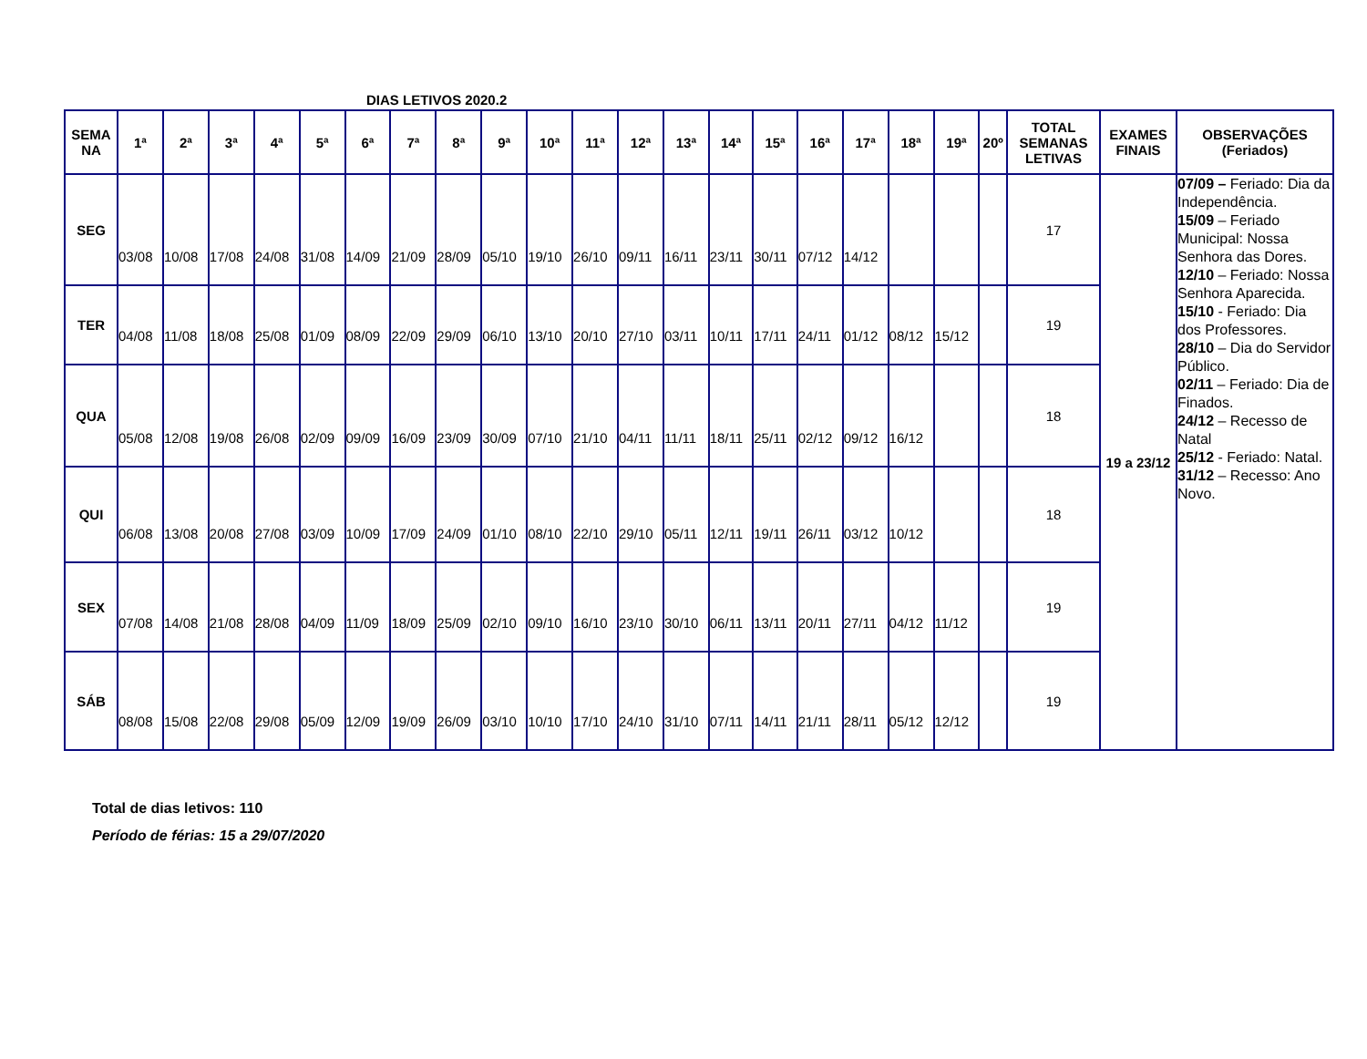DIAS LETIVOS 2020.2
| SEMA NA | 1ª | 2ª | 3ª | 4ª | 5ª | 6ª | 7ª | 8ª | 9ª | 10ª | 11ª | 12ª | 13ª | 14ª | 15ª | 16ª | 17ª | 18ª | 19ª | 20º | TOTAL SEMANAS LETIVAS | EXAMES FINAIS | OBSERVAÇÕES (Feriados) |
| --- | --- | --- | --- | --- | --- | --- | --- | --- | --- | --- | --- | --- | --- | --- | --- | --- | --- | --- | --- | --- | --- | --- | --- |
| SEG | 03/08 | 10/08 | 17/08 | 24/08 | 31/08 | 14/09 | 21/09 | 28/09 | 05/10 | 19/10 | 26/10 | 09/11 | 16/11 | 23/11 | 30/11 | 07/12 | 14/12 | | | | 17 | 19 a 23/12 | 07/09 – Feriado: Dia da Independência. 15/09 – Feriado Municipal: Nossa Senhora das Dores. 12/10 – Feriado: Nossa Senhora Aparecida. 15/10 - Feriado: Dia dos Professores. 28/10 – Dia do Servidor Público. 02/11 – Feriado: Dia de Finados. 24/12 – Recesso de Natal 25/12 - Feriado: Natal. 31/12 – Recesso: Ano Novo. |
| TER | 04/08 | 11/08 | 18/08 | 25/08 | 01/09 | 08/09 | 22/09 | 29/09 | 06/10 | 13/10 | 20/10 | 27/10 | 03/11 | 10/11 | 17/11 | 24/11 | 01/12 | 08/12 | 15/12 | | 19 | | |
| QUA | 05/08 | 12/08 | 19/08 | 26/08 | 02/09 | 09/09 | 16/09 | 23/09 | 30/09 | 07/10 | 21/10 | 04/11 | 11/11 | 18/11 | 25/11 | 02/12 | 09/12 | 16/12 | | | 18 | | |
| QUI | 06/08 | 13/08 | 20/08 | 27/08 | 03/09 | 10/09 | 17/09 | 24/09 | 01/10 | 08/10 | 22/10 | 29/10 | 05/11 | 12/11 | 19/11 | 26/11 | 03/12 | 10/12 | | | 18 | | |
| SEX | 07/08 | 14/08 | 21/08 | 28/08 | 04/09 | 11/09 | 18/09 | 25/09 | 02/10 | 09/10 | 16/10 | 23/10 | 30/10 | 06/11 | 13/11 | 20/11 | 27/11 | 04/12 | 11/12 | | 19 | | |
| SÁB | 08/08 | 15/08 | 22/08 | 29/08 | 05/09 | 12/09 | 19/09 | 26/09 | 03/10 | 10/10 | 17/10 | 24/10 | 31/10 | 07/11 | 14/11 | 21/11 | 28/11 | 05/12 | 12/12 | | 19 | | |
Total de dias letivos: 110
Período de férias: 15 a 29/07/2020